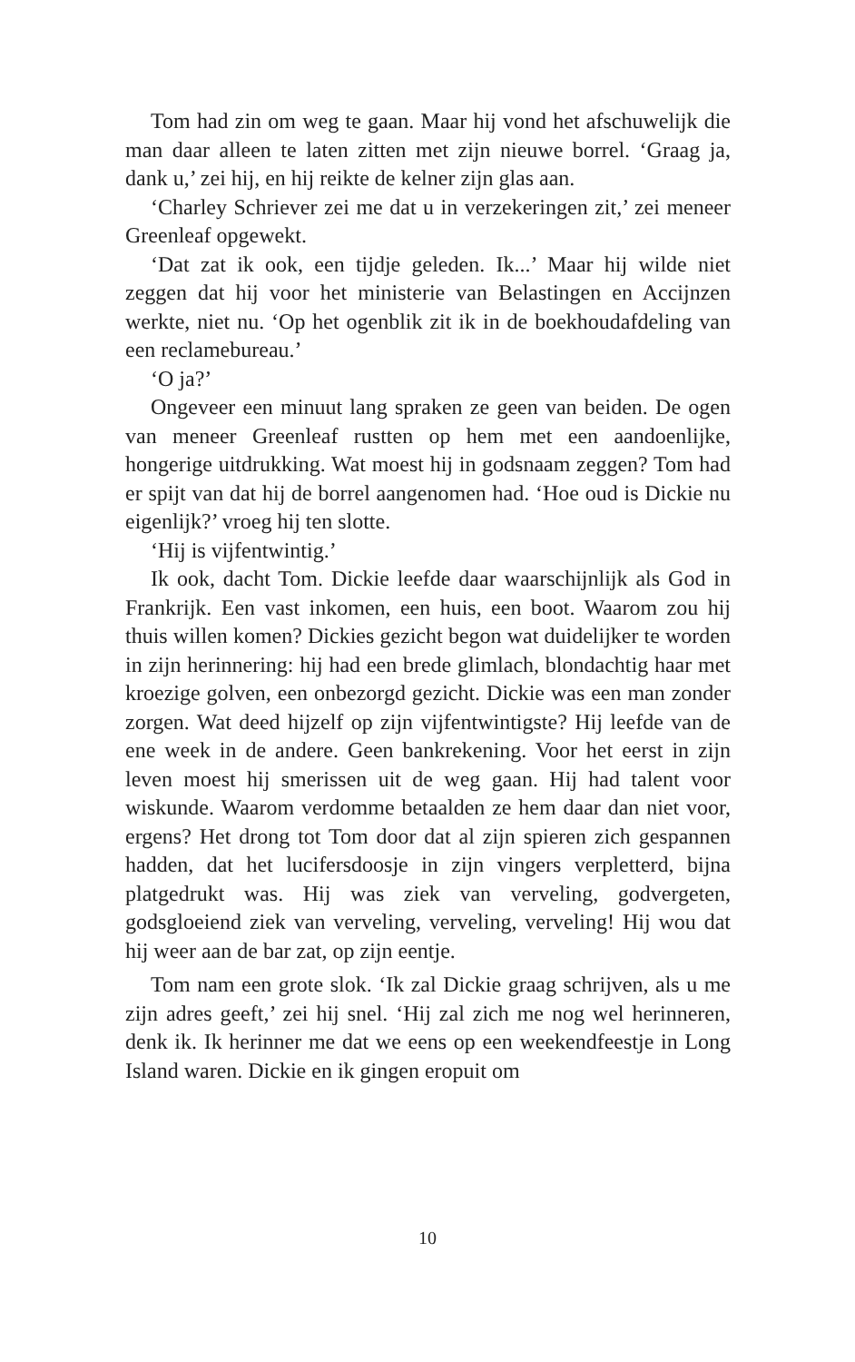Tom had zin om weg te gaan. Maar hij vond het afschuwelijk die man daar alleen te laten zitten met zijn nieuwe borrel. ‘Graag ja, dank u,’ zei hij, en hij reikte de kelner zijn glas aan.
‘Charley Schriever zei me dat u in verzekeringen zit,’ zei meneer Greenleaf opgewekt.
‘Dat zat ik ook, een tijdje geleden. Ik...’ Maar hij wilde niet zeggen dat hij voor het ministerie van Belastingen en Accijnzen werkte, niet nu. ‘Op het ogenblik zit ik in de boekhoudafdeling van een reclamebureau.’
‘O ja?’
Ongeveer een minuut lang spraken ze geen van beiden. De ogen van meneer Greenleaf rustten op hem met een aandoenlijke, hongerige uitdrukking. Wat moest hij in godsnaam zeggen? Tom had er spijt van dat hij de borrel aangenomen had. ‘Hoe oud is Dickie nu eigenlijk?’ vroeg hij ten slotte.
‘Hij is vijfentwintig.’
Ik ook, dacht Tom. Dickie leefde daar waarschijnlijk als God in Frankrijk. Een vast inkomen, een huis, een boot. Waarom zou hij thuis willen komen? Dickies gezicht begon wat duidelijker te worden in zijn herinnering: hij had een brede glimlach, blondachtig haar met kroezige golven, een onbezorgd gezicht. Dickie was een man zonder zorgen. Wat deed hijzelf op zijn vijfentwintigste? Hij leefde van de ene week in de andere. Geen bankrekening. Voor het eerst in zijn leven moest hij smerissen uit de weg gaan. Hij had talent voor wiskunde. Waarom verdomme betaalden ze hem daar dan niet voor, ergens? Het drong tot Tom door dat al zijn spieren zich gespannen hadden, dat het lucifersdoosje in zijn vingers verpletterd, bijna platgedrukt was. Hij was ziek van verveling, godvergeten, godsgloeiend ziek van verveling, verveling, verveling! Hij wou dat hij weer aan de bar zat, op zijn eentje.
Tom nam een grote slok. ‘Ik zal Dickie graag schrijven, als u me zijn adres geeft,’ zei hij snel. ‘Hij zal zich me nog wel herinneren, denk ik. Ik herinner me dat we eens op een weekendfeestje in Long Island waren. Dickie en ik gingen eropuit om
10